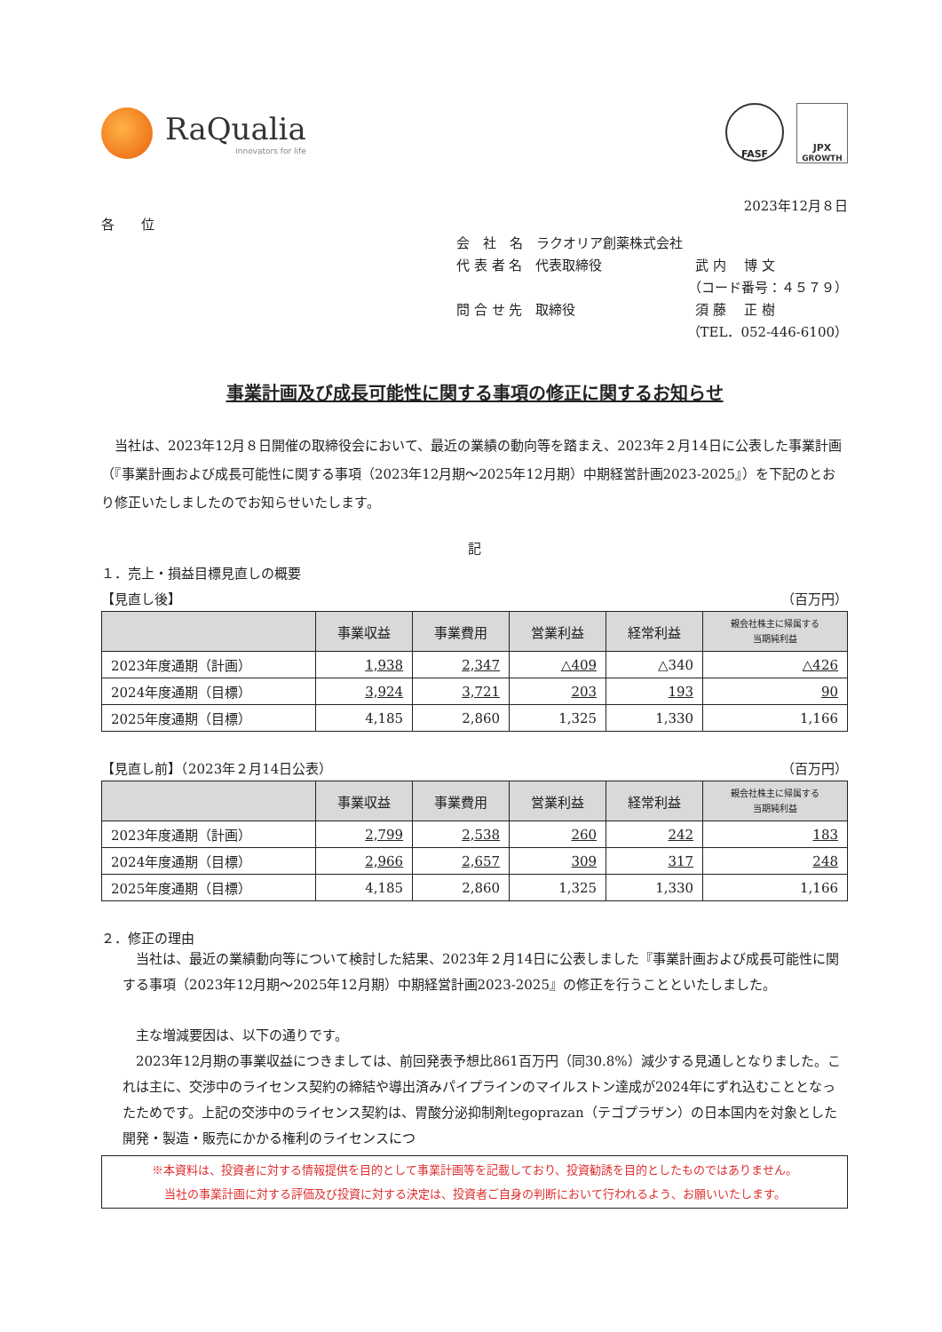RaQualia
innovators for life
FASF
JPX
GROWTH
2023年12月８日
各　　位
会　社　名　ラクオリア創薬株式会社
代 表 者 名　代表取締役　　　　　　　武 内　 博 文
（コード番号：４５７９）
問 合 せ 先　取締役　　　　　　　　　須 藤　 正 樹
（TEL．052-446-6100）
事業計画及び成長可能性に関する事項の修正に関するお知らせ
　当社は、2023年12月８日開催の取締役会において、最近の業績の動向等を踏まえ、2023年２月14日に公表した事業計画（『事業計画および成長可能性に関する事項（2023年12月期～2025年12月期）中期経営計画2023-2025』）を下記のとおり修正いたしましたのでお知らせいたします。
記
１．売上・損益目標見直しの概要
【見直し後】 （百万円）
| | 事業収益 | 事業費用 | 営業利益 | 経常利益 | 親会社株主に帰属する 当期純利益 |
| --- | --- | --- | --- | --- | --- |
| 2023年度通期（計画） | 1,938 | 2,347 | △409 | △340 | △426 |
| 2024年度通期（目標） | 3,924 | 3,721 | 203 | 193 | 90 |
| 2025年度通期（目標） | 4,185 | 2,860 | 1,325 | 1,330 | 1,166 |
【見直し前】（2023年２月14日公表） （百万円）
| | 事業収益 | 事業費用 | 営業利益 | 経常利益 | 親会社株主に帰属する 当期純利益 |
| --- | --- | --- | --- | --- | --- |
| 2023年度通期（計画） | 2,799 | 2,538 | 260 | 242 | 183 |
| 2024年度通期（目標） | 2,966 | 2,657 | 309 | 317 | 248 |
| 2025年度通期（目標） | 4,185 | 2,860 | 1,325 | 1,330 | 1,166 |
２．修正の理由
　当社は、最近の業績動向等について検討した結果、2023年２月14日に公表しました『事業計画および成長可能性に関する事項（2023年12月期～2025年12月期）中期経営計画2023-2025』の修正を行うことといたしました。
　主な増減要因は、以下の通りです。
　2023年12月期の事業収益につきましては、前回発表予想比861百万円（同30.8%）減少する見通しとなりました。これは主に、交渉中のライセンス契約の締結や導出済みパイプラインのマイルストン達成が2024年にずれ込むこととなったためです。上記の交渉中のライセンス契約は、胃酸分泌抑制剤tegoprazan（テゴプラザン）の日本国内を対象とした開発・製造・販売にかかる権利のライセンスにつ
※本資料は、投資者に対する情報提供を目的として事業計画等を記載しており、投資勧誘を目的としたものではありません。
当社の事業計画に対する評価及び投資に対する決定は、投資者ご自身の判断において行われるよう、お願いいたします。